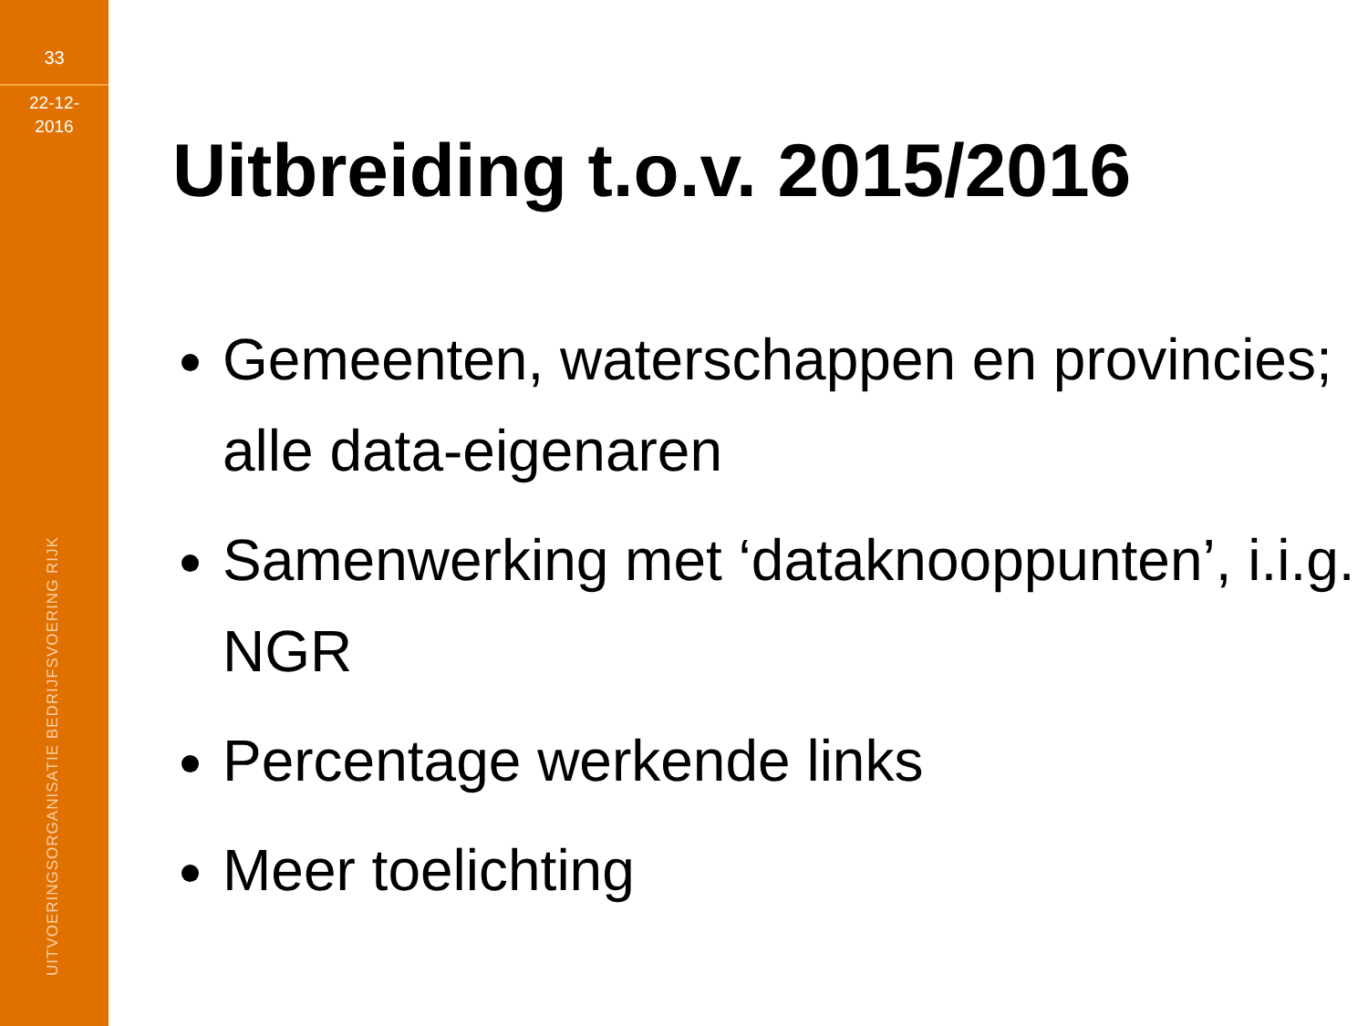33
22-12-
2016
UITVOERINGSORGANISATIE BEDRIJFSVOERING RIJK
Uitbreiding t.o.v. 2015/2016
Gemeenten, waterschappen en provincies; alle data-eigenaren
Samenwerking met ‘dataknooppunten’, i.i.g. NGR
Percentage werkende links
Meer toelichting